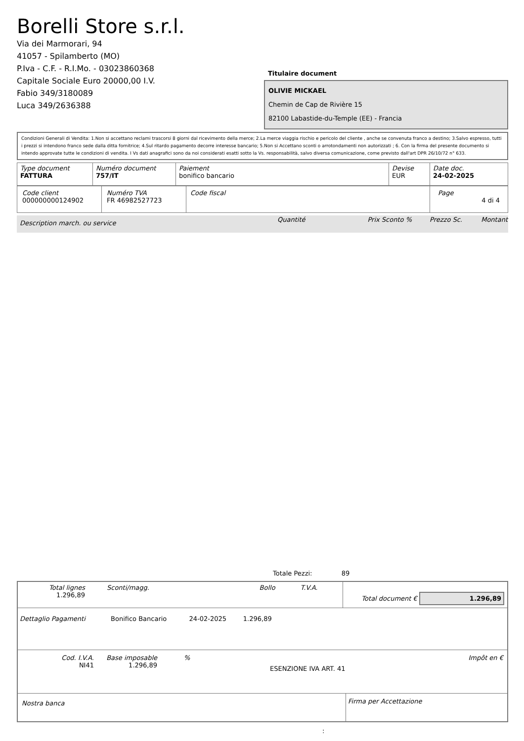Borelli Store s.r.l.
Via dei Marmorari, 94
41057 - Spilamberto (MO)
P.Iva - C.F. - R.I.Mo. - 03023860368
Capitale Sociale Euro 20000,00 I.V.
Fabio 349/3180089
Luca 349/2636388
Titulaire document
OLIVIE MICKAEL
Chemin de Cap de Rivière 15
82100 Labastide-du-Temple (EE) - Francia
Condizioni Generali di Vendita: 1.Non si accettano reclami trascorsi 8 giorni dal ricevimento della merce; 2.La merce viaggia rischio e pericolo del cliente , anche se convenuta franco a destino; 3.Salvo espresso, tutti i prezzi si intendono franco sede dalla ditta fornitrice; 4.Sul ritardo pagamento decorre interesse bancario; 5.Non si Accettano sconti o arrotondamenti non autorizzati ; 6. Con la firma del presente documento si intendo approvate tutte le condizioni di vendita. I Vs dati anagrafici sono da noi considerati esatti sotto la Vs. responsabilità, salvo diversa comunicazione, come previsto dall'art DPR 26/10/72 n° 633.
| Type document FATTURA | Numéro document 757/IT | Paiement bonifico bancario | Devise EUR | Date doc. 24-02-2025 |
| Code client 000000000124902 | Numéro TVA FR 46982527723 | Code fiscal | Page 4 di 4 |
| Description march. ou service | Quantité | Prix Sconto % | Prezzo Sc. | Montant |
| --- | --- | --- | --- | --- |
Totale Pezzi: 89
| Total lignes 1.296,89 | Sconti/magg. | Bollo | T.V.A. | Total document € 1.296,89 |
| Dettaglio Pagamenti | Bonifico Bancario | 24-02-2025 | 1.296,89 | |
| Cod. I.V.A. NI41 | Base imposable 1.296,89 | % | ESENZIONE IVA ART. 41 | Impôt en € |
| Nostra banca | Firma per Accettazione |
: